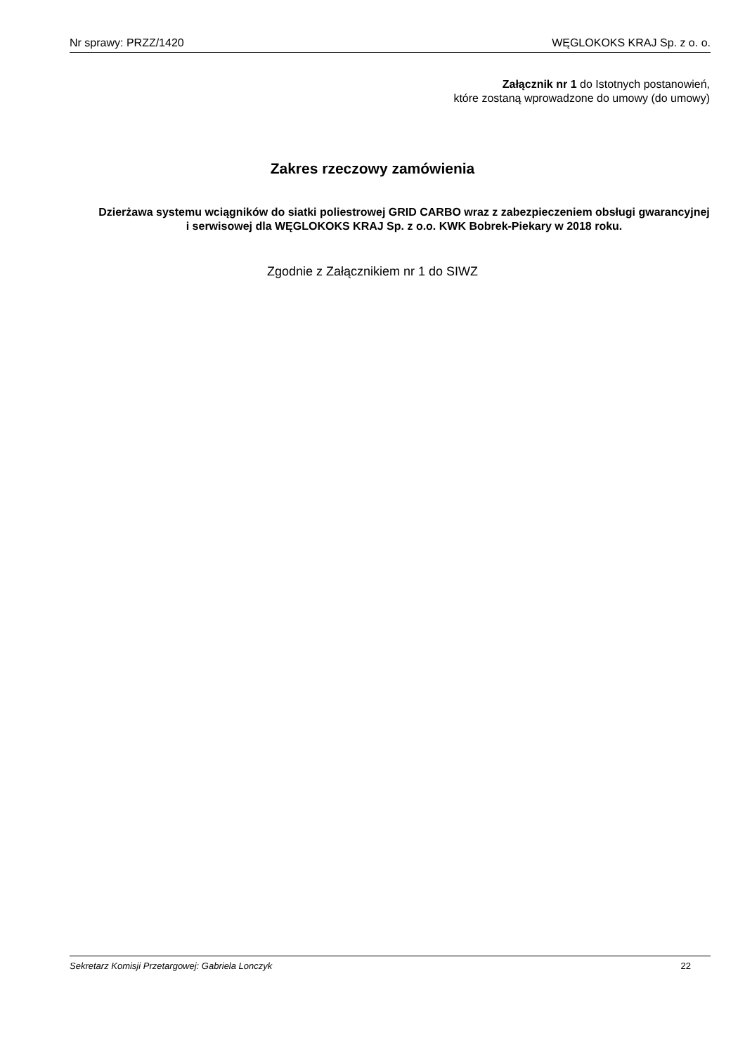Nr sprawy: PRZZ/1420 WĘGLOKOKS KRAJ Sp. z o. o.
Załącznik nr 1 do Istotnych postanowień,
które zostaną wprowadzone do umowy (do umowy)
Zakres rzeczowy zamówienia
Dzierżawa systemu wciągników do siatki poliestrowej GRID CARBO wraz z zabezpieczeniem obsługi gwarancyjnej i serwisowej dla WĘGLOKOKS KRAJ Sp. z o.o. KWK Bobrek-Piekary w 2018 roku.
Zgodnie z Załącznikiem nr 1 do SIWZ
Sekretarz Komisji Przetargowej: Gabriela Lonczyk 22